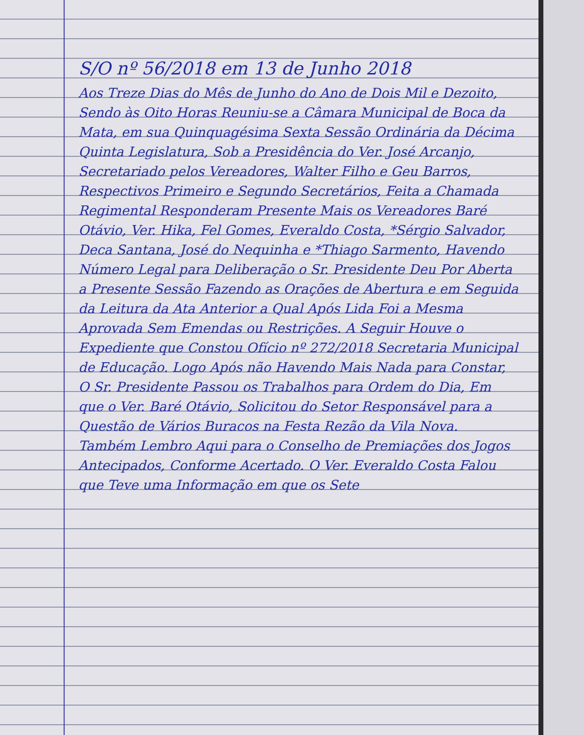S/O nº 56/2018 em 13 de Junho 2018
Aos Treze Dias do Mês de Junho do Ano de Dois Mil e Dezoito, Sendo às Oito Horas Reuniu-se a Câmara Municipal de Boca da Mata, em sua Quinquagésima Sexta Sessão Ordinária da Décima Quinta Legislatura, Sob a Presidência do Ver. José Arcanjo, Secretariado pelos Vereadores, Walter Filho e Geu Barros, Respectivos Primeiro e Segundo Secretários, Feita a Chamada Regimental Responderam Presente Mais os Vereadores Baré Otávio, Ver. Hika, Fel Gomes, Everaldo Costa, *Sérgio Salvador, Deca Santana, José do Nequinha e *Thiago Sarmento, Havendo Número Legal para Deliberação o Sr. Presidente Deu Por Aberta a Presente Sessão Fazendo as Orações de Abertura e em Seguida da Leitura da Ata Anterior a Qual Após Lida Foi a Mesma Aprovada Sem Emendas ou Restrições. A Seguir Houve o Expediente que Constou Ofício nº 272/2018 Secretaria Municipal de Educação. Logo Após não Havendo Mais Nada para Constar, O Sr. Presidente Passou os Trabalhos para Ordem do Dia, Em que o Ver. Baré Otávio, Solicitou do Setor Responsável para a Questão de Vários Buracos na Festa Rezão da Vila Nova. Também Lembro Aqui para o Conselho de Premiações dos Jogos Antecipados, Conforme Acertado. O Ver. Everaldo Costa Falou que Teve uma Informação em que os Sete